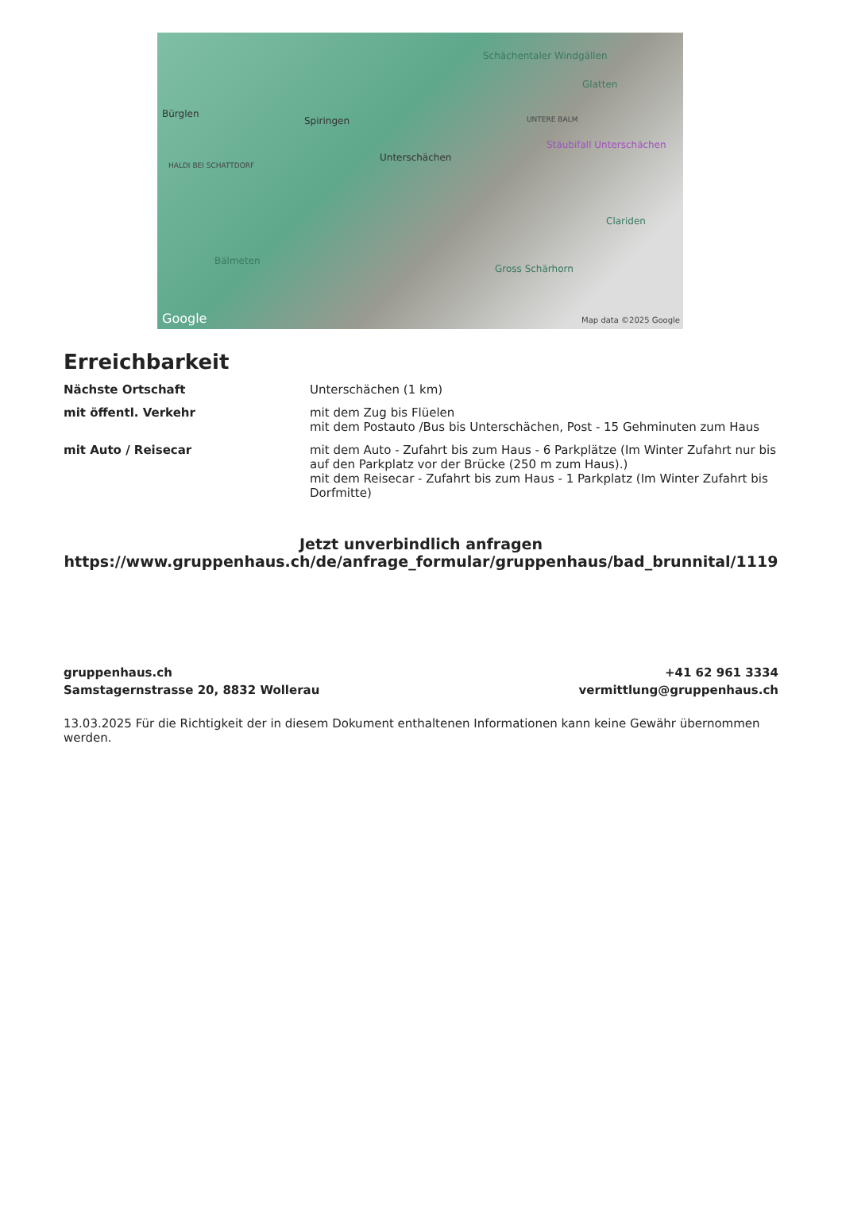Schächentaler Windgällen
Glatten
Bürglen
Spiringen UNTERE BALM
Stäubifall Unterschächen
Unterschächen
HALDI BEI SCHATTDORF
Clariden
Bälmeten
Gross Schärhorn
Google Map data ©2025 Google
Erreichbarkeit
| Nächste Ortschaft | Unterschächen (1 km) |
| mit öffentl. Verkehr | mit dem Zug bis Flüelen mit dem Postauto /Bus bis Unterschächen, Post - 15 Gehminuten zum Haus |
| mit Auto / Reisecar | mit dem Auto - Zufahrt bis zum Haus - 6 Parkplätze (Im Winter Zufahrt nur bis auf den Parkplatz vor der Brücke (250 m zum Haus).) mit dem Reisecar - Zufahrt bis zum Haus - 1 Parkplatz (Im Winter Zufahrt bis Dorfmitte) |
Jetzt unverbindlich anfragen
https://www.gruppenhaus.ch/de/anfrage_formular/gruppenhaus/bad_brunnital/1119
gruppenhaus.ch
Samstagernstrasse 20, 8832 Wollerau
+41 62 961 3334
vermittlung@gruppenhaus.ch
13.03.2025 Für die Richtigkeit der in diesem Dokument enthaltenen Informationen kann keine Gewähr übernommen werden.